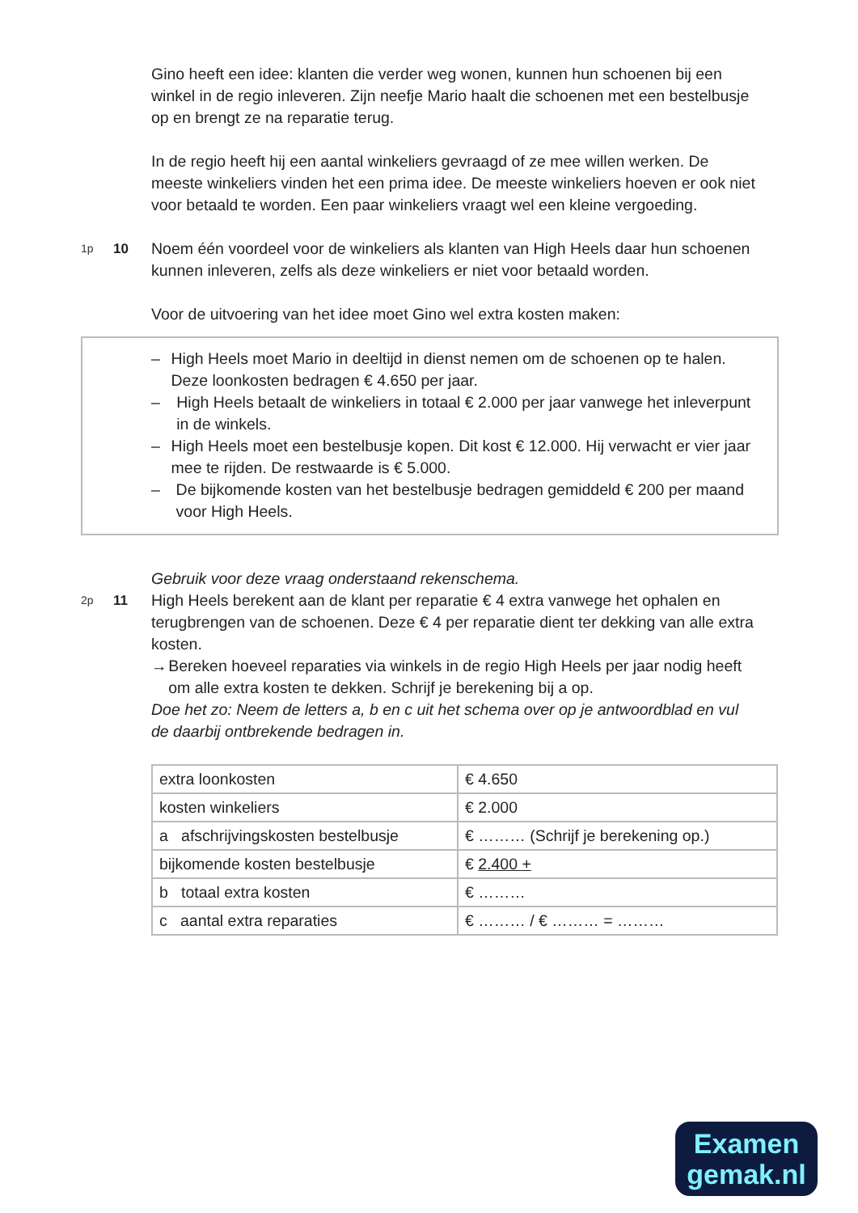Gino heeft een idee: klanten die verder weg wonen, kunnen hun schoenen bij een winkel in de regio inleveren. Zijn neefje Mario haalt die schoenen met een bestelbusje op en brengt ze na reparatie terug.
In de regio heeft hij een aantal winkeliers gevraagd of ze mee willen werken. De meeste winkeliers vinden het een prima idee. De meeste winkeliers hoeven er ook niet voor betaald te worden. Een paar winkeliers vraagt wel een kleine vergoeding.
1p
10 Noem één voordeel voor de winkeliers als klanten van High Heels daar hun schoenen kunnen inleveren, zelfs als deze winkeliers er niet voor betaald worden.
Voor de uitvoering van het idee moet Gino wel extra kosten maken:
– High Heels moet Mario in deeltijd in dienst nemen om de schoenen op te halen. Deze loonkosten bedragen € 4.650 per jaar.
– High Heels betaalt de winkeliers in totaal € 2.000 per jaar vanwege het inleverpunt in de winkels.
– High Heels moet een bestelbusje kopen. Dit kost € 12.000. Hij verwacht er vier jaar mee te rijden. De restwaarde is € 5.000.
– De bijkomende kosten van het bestelbusje bedragen gemiddeld € 200 per maand voor High Heels.
Gebruik voor deze vraag onderstaand rekenschema.
2p
11 High Heels berekent aan de klant per reparatie € 4 extra vanwege het ophalen en terugbrengen van de schoenen. Deze € 4 per reparatie dient ter dekking van alle extra kosten.
→ Bereken hoeveel reparaties via winkels in de regio High Heels per jaar nodig heeft om alle extra kosten te dekken. Schrijf je berekening bij a op.
Doe het zo: Neem de letters a, b en c uit het schema over op je antwoordblad en vul de daarbij ontbrekende bedragen in.
| extra loonkosten | € 4.650 |
| kosten winkeliers | € 2.000 |
| a afschrijvingskosten bestelbusje | € ……… (Schrijf je berekening op.) |
| bijkomende kosten bestelbusje | € 2.400 + |
| b totaal extra kosten | € ……… |
| c aantal extra reparaties | € ……… / € ……… = ……… |
Examen gemak.nl